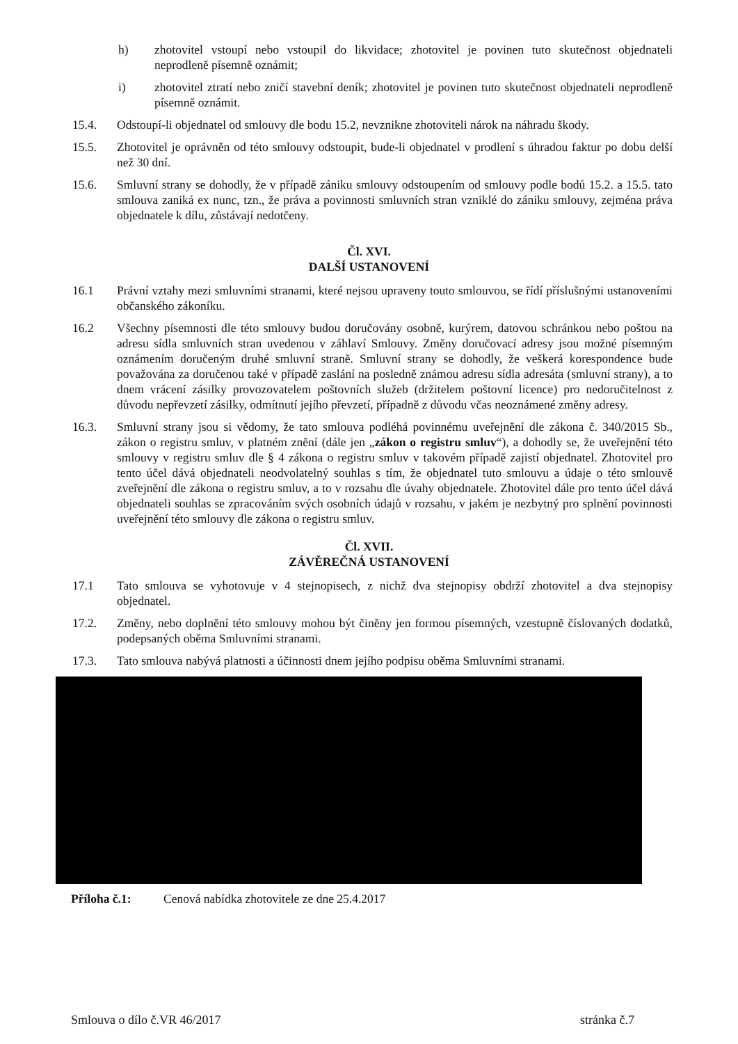h) zhotovitel vstoupí nebo vstoupil do likvidace; zhotovitel je povinen tuto skutečnost objednateli neprodleně písemně oznámit;
i) zhotovitel ztratí nebo zničí stavební deník; zhotovitel je povinen tuto skutečnost objednateli neprodleně písemně oznámit.
15.4. Odstoupí-li objednatel od smlouvy dle bodu 15.2, nevznikne zhotoviteli nárok na náhradu škody.
15.5. Zhotovitel je oprávněn od této smlouvy odstoupit, bude-li objednatel v prodlení s úhradou faktur po dobu delší než 30 dní.
15.6. Smluvní strany se dohodly, že v případě zániku smlouvy odstoupením od smlouvy podle bodů 15.2. a 15.5. tato smlouva zaniká ex nunc, tzn., že práva a povinnosti smluvních stran vzniklé do zániku smlouvy, zejména práva objednatele k dílu, zůstávají nedotčeny.
Čl. XVI.
DALŠÍ USTANOVENÍ
16.1 Právní vztahy mezi smluvními stranami, které nejsou upraveny touto smlouvou, se řídí příslušnými ustanoveními občanského zákoníku.
16.2 Všechny písemnosti dle této smlouvy budou doručovány osobně, kurýrem, datovou schránkou nebo poštou na adresu sídla smluvních stran uvedenou v záhlaví Smlouvy. Změny doručovací adresy jsou možné písemným oznámením doručeným druhé smluvní straně. Smluvní strany se dohodly, že veškerá korespondence bude považována za doručenou také v případě zaslání na posledně známou adresu sídla adresáta (smluvní strany), a to dnem vrácení zásilky provozovatelem poštovních služeb (držitelem poštovní licence) pro nedoručitelnost z důvodu nepřevzetí zásilky, odmítnutí jejího převzetí, případně z důvodu včas neoznámené změny adresy.
16.3. Smluvní strany jsou si vědomy, že tato smlouva podléhá povinnému uveřejnění dle zákona č. 340/2015 Sb., zákon o registru smluv, v platném znění (dále jen „zákon o registru smluv“), a dohodly se, že uveřejnění této smlouvy v registru smluv dle § 4 zákona o registru smluv v takovém případě zajistí objednatel. Zhotovitel pro tento účel dává objednateli neodvolatelný souhlas s tím, že objednatel tuto smlouvu a údaje o této smlouvě zveřejnění dle zákona o registru smluv, a to v rozsahu dle úvahy objednatele. Zhotovitel dále pro tento účel dává objednateli souhlas se zpracováním svých osobních údajů v rozsahu, v jakém je nezbytný pro splnění povinnosti uveřejnění této smlouvy dle zákona o registru smluv.
Čl. XVII.
ZÁVĚREČNÁ USTANOVENÍ
17.1 Tato smlouva se vyhotovuje v 4 stejnopisech, z nichž dva stejnopisy obdrží zhotovitel a dva stejnopisy objednatel.
17.2. Změny, nebo doplnění této smlouvy mohou být činěny jen formou písemných, vzestupně číslovaných dodatků, podepsaných oběma Smluvními stranami.
17.3. Tato smlouva nabývá platnosti a účinnosti dnem jejího podpisu oběma Smluvními stranami.
Příloha č.1: Cenová nabídka zhotovitele ze dne 25.4.2017
Smlouva o dílo č.VR 46/2017 stránka č.7